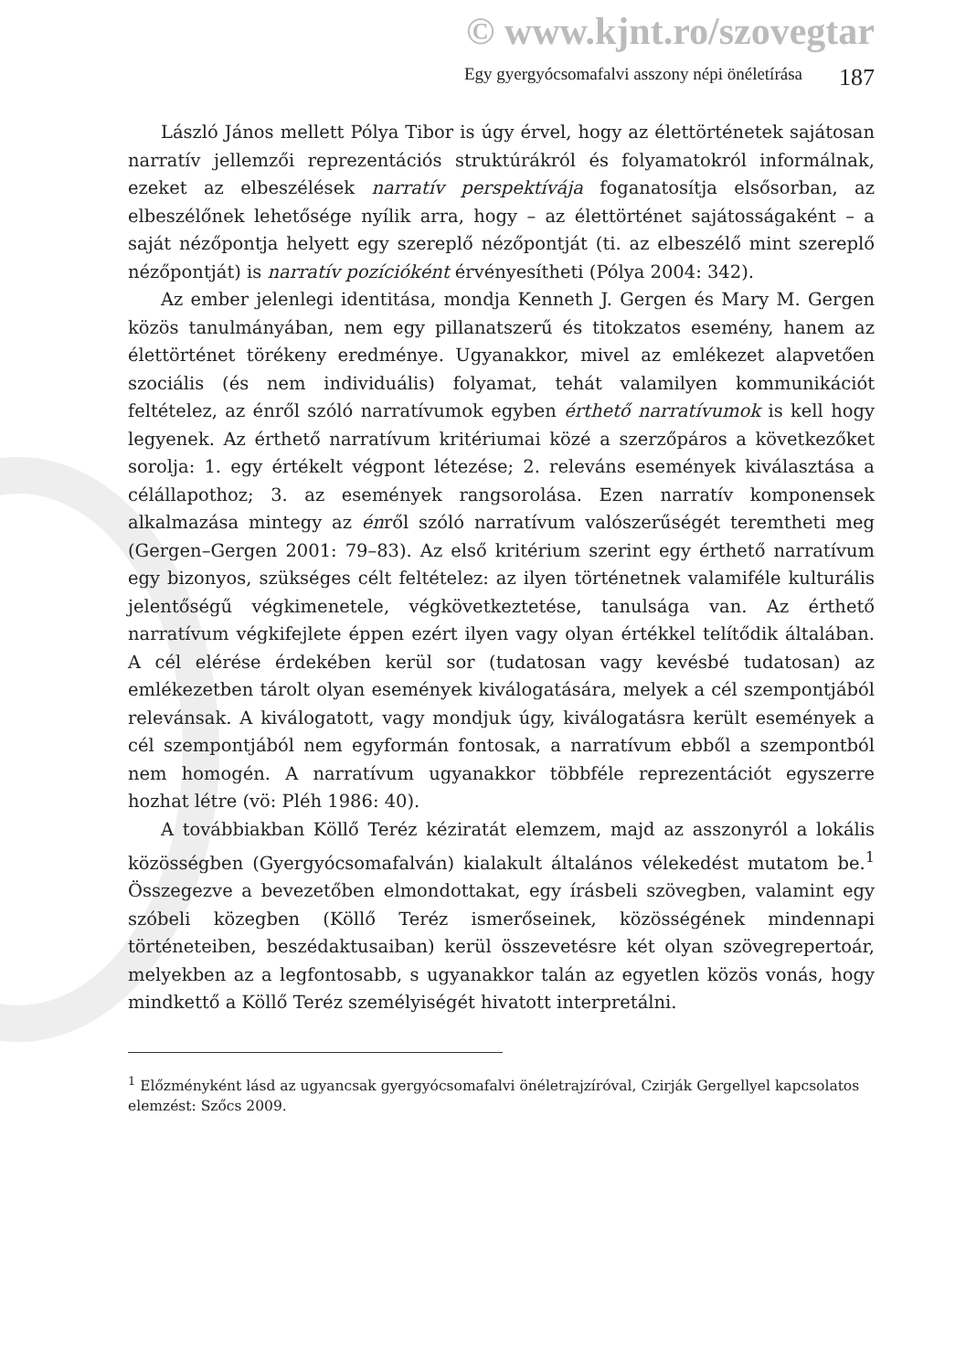© www.kjnt.ro/szovegtar
Egy gyergyócsomafalvi asszony népi önéletírása 187
László János mellett Pólya Tibor is úgy érvel, hogy az élettörténetek sajátosan narratív jellemzői reprezentációs struktúrákról és folyamatokról informálnak, ezeket az elbeszélések narratív perspektívája foganatosítja elsősorban, az elbeszélőnek lehetősége nyílik arra, hogy – az élettörténet sajátosságaként – a saját nézőpontja helyett egy szereplő nézőpontját (ti. az elbeszélő mint szereplő nézőpontját) is narratív pozícióként érvényesítheti (Pólya 2004: 342).
Az ember jelenlegi identitása, mondja Kenneth J. Gergen és Mary M. Gergen közös tanulmányában, nem egy pillanatszerű és titokzatos esemény, hanem az élettörténet törékeny eredménye. Ugyanakkor, mivel az emlékezet alapvetően szociális (és nem individuális) folyamat, tehát valamilyen kommunikációt feltételez, az énről szóló narratívumok egyben érthető narratívumok is kell hogy legyenek. Az érthető narratívum kritériumai közé a szerzőpáros a következőket sorolja: 1. egy értékelt végpont létezése; 2. releváns események kiválasztása a célállapothoz; 3. az események rangsorolása. Ezen narratív komponensek alkalmazása mintegy az énről szóló narratívum valószerűségét teremtheti meg (Gergen–Gergen 2001: 79–83). Az első kritérium szerint egy érthető narratívum egy bizonyos, szükséges célt feltételez: az ilyen történetnek valamiféle kulturális jelentőségű végkimenetele, végkövetkeztetése, tanulsága van. Az érthető narratívum végkifejlete éppen ezért ilyen vagy olyan értékkel telítődik általában. A cél elérése érdekében kerül sor (tudatosan vagy kevésbé tudatosan) az emlékezetben tárolt olyan események kiválogatására, melyek a cél szempontjából relevánsak. A kiválogatott, vagy mondjuk úgy, kiválogatásra került események a cél szempontjából nem egyformán fontosak, a narratívum ebből a szempontból nem homogén. A narratívum ugyanakkor többféle reprezentációt egyszerre hozhat létre (vö: Pléh 1986: 40).
A továbbiakban Köllő Teréz kéziratát elemzem, majd az asszonyról a lokális közösségben (Gyergyócsomafalván) kialakult általános vélekedést mutatom be.<sup>1</sup> Összegezve a bevezetőben elmondottakat, egy írásbeli szövegben, valamint egy szóbeli közegben (Köllő Teréz ismerőseinek, közösségének mindennapi történeteiben, beszédaktusaiban) kerül összevetésre két olyan szövegrepertoár, melyekben az a legfontosabb, s ugyanakkor talán az egyetlen közös vonás, hogy mindkettő a Köllő Teréz személyiségét hivatott interpretálni.
<sup>1</sup> Előzményként lásd az ugyancsak gyergyócsomafalvi önéletrajzíróval, Czirják Gergellyel kapcsolatos elemzést: Szőcs 2009.